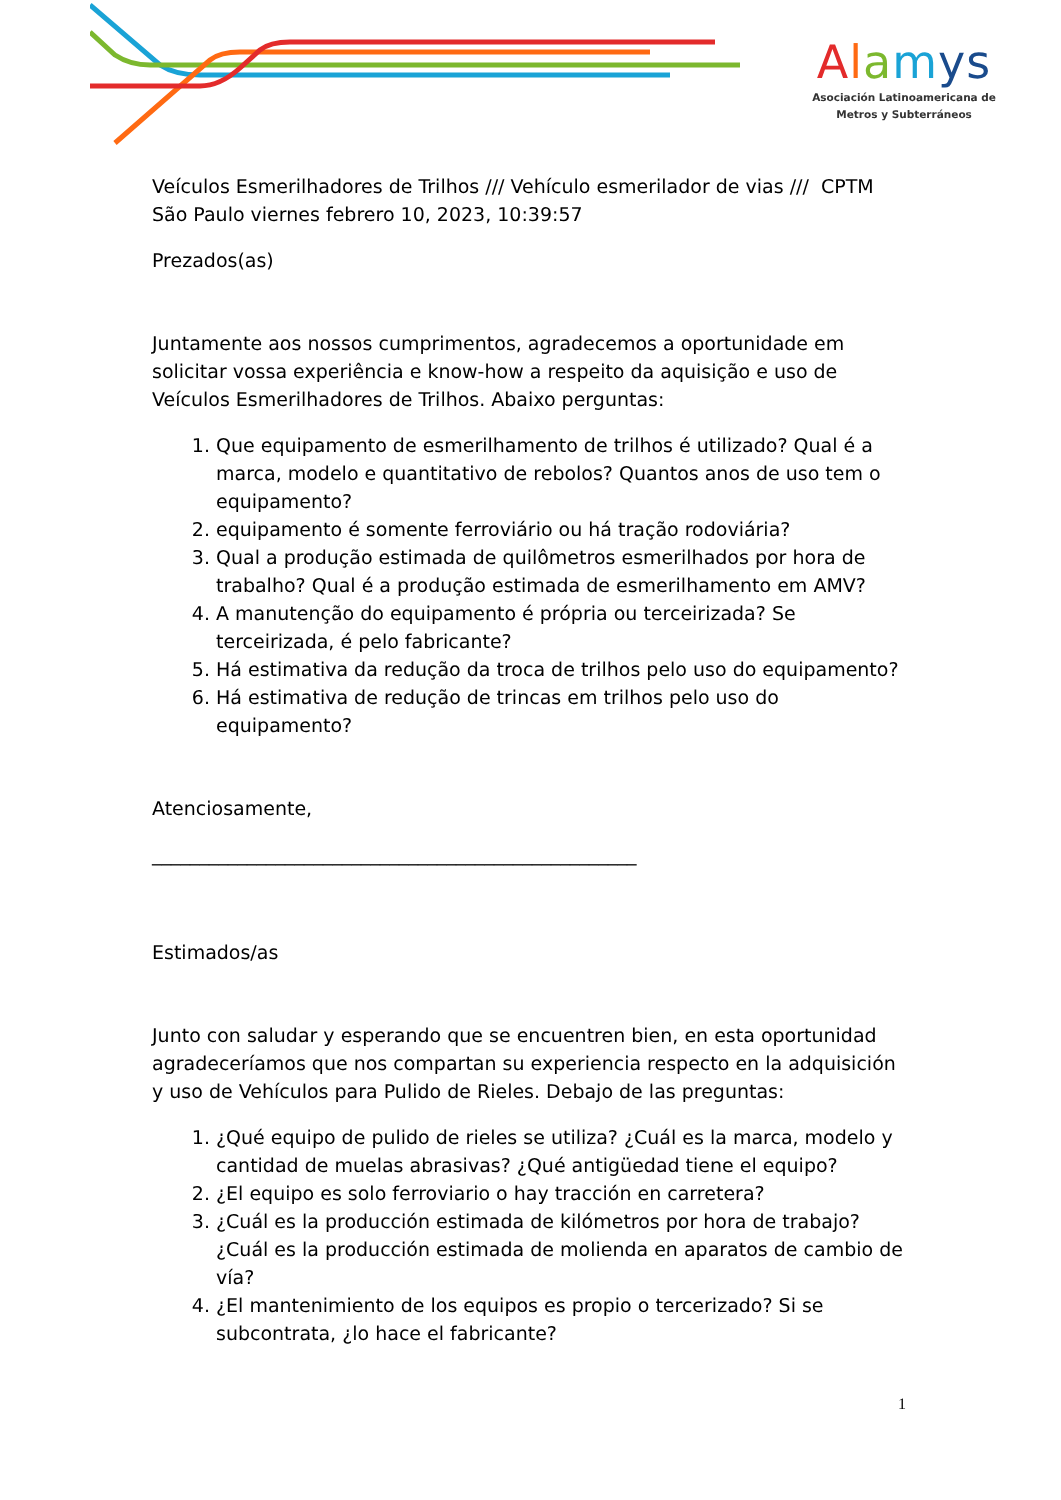Alamys
Asociación Latinoamericana de
Metros y Subterráneos
Veículos Esmerilhadores de Trilhos /// Vehículo esmerilador de vias /// CPTM
São Paulo viernes febrero 10, 2023, 10:39:57
Prezados(as)
Juntamente aos nossos cumprimentos, agradecemos a oportunidade em solicitar vossa experiência e know-how a respeito da aquisição e uso de Veículos Esmerilhadores de Trilhos. Abaixo perguntas:
1. Que equipamento de esmerilhamento de trilhos é utilizado? Qual é a marca, modelo e quantitativo de rebolos? Quantos anos de uso tem o equipamento?
2. equipamento é somente ferroviário ou há tração rodoviária?
3. Qual a produção estimada de quilômetros esmerilhados por hora de trabalho? Qual é a produção estimada de esmerilhamento em AMV?
4. A manutenção do equipamento é própria ou terceirizada? Se terceirizada, é pelo fabricante?
5. Há estimativa da redução da troca de trilhos pelo uso do equipamento?
6. Há estimativa de redução de trincas em trilhos pelo uso do equipamento?
Atenciosamente,
___________________________________________________
Estimados/as
Junto con saludar y esperando que se encuentren bien, en esta oportunidad agradeceríamos que nos compartan su experiencia respecto en la adquisición y uso de Vehículos para Pulido de Rieles. Debajo de las preguntas:
1. ¿Qué equipo de pulido de rieles se utiliza? ¿Cuál es la marca, modelo y cantidad de muelas abrasivas? ¿Qué antigüedad tiene el equipo?
2. ¿El equipo es solo ferroviario o hay tracción en carretera?
3. ¿Cuál es la producción estimada de kilómetros por hora de trabajo? ¿Cuál es la producción estimada de molienda en aparatos de cambio de vía?
4. ¿El mantenimiento de los equipos es propio o tercerizado? Si se subcontrata, ¿lo hace el fabricante?
1